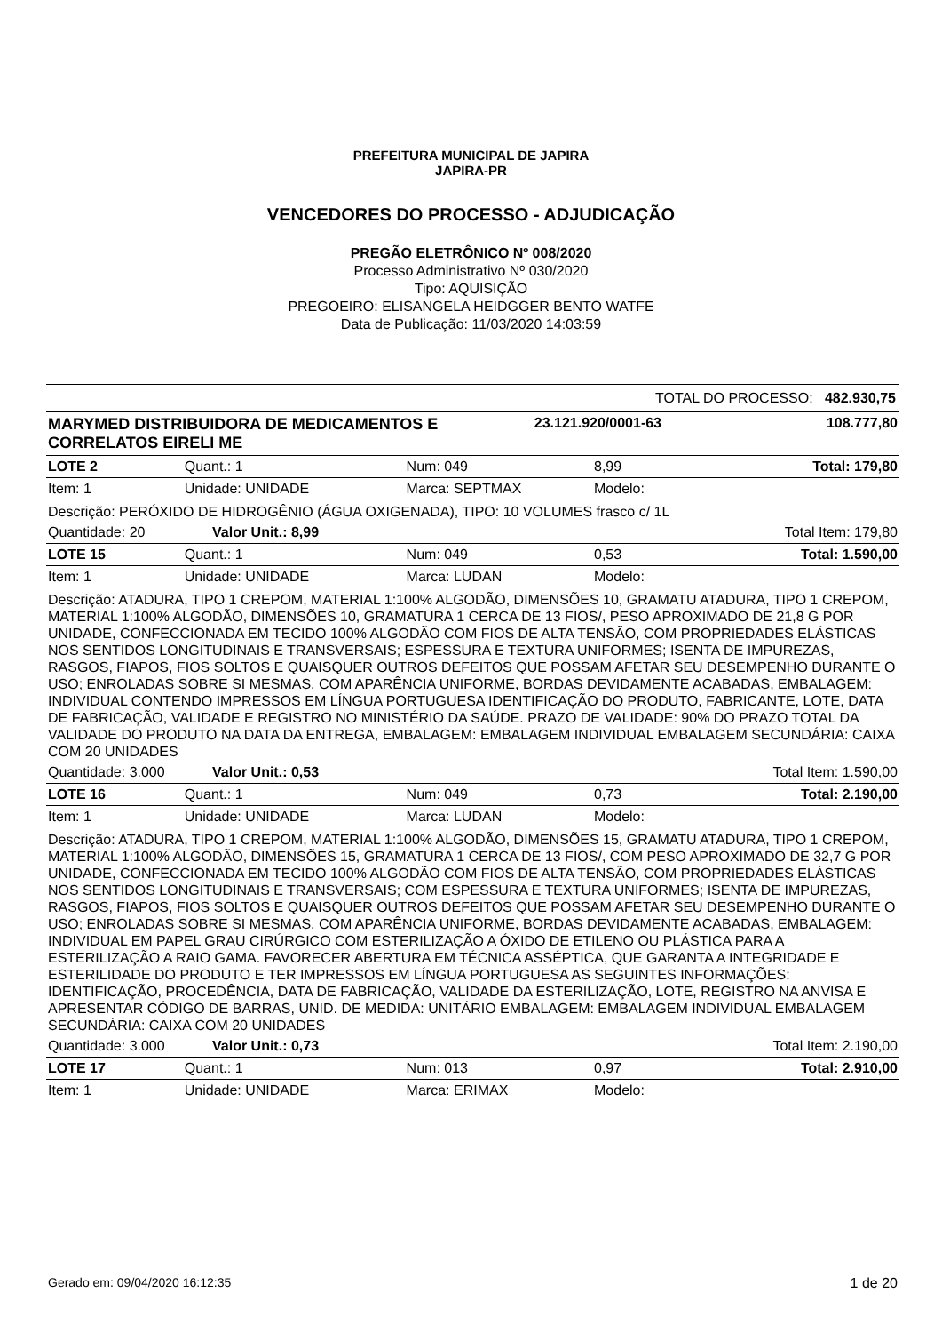PREFEITURA MUNICIPAL DE JAPIRA
JAPIRA-PR
VENCEDORES DO PROCESSO - ADJUDICAÇÃO
PREGÃO ELETRÔNICO Nº 008/2020
Processo Administrativo Nº 030/2020
Tipo: AQUISIÇÃO
PREGOEIRO: ELISANGELA HEIDGGER BENTO WATFE
Data de Publicação: 11/03/2020 14:03:59
TOTAL DO PROCESSO: 482.930,75
| MARYMED DISTRIBUIDORA DE MEDICAMENTOS E CORRELATOS EIRELI ME | 23.121.920/0001-63 | 108.777,80 |
| LOTE 2 | Quant.: 1 | Num: 049 | 8,99 | Total: 179,80 |
| Item: 1 | Unidade: UNIDADE | Marca: SEPTMAX | Modelo: | |
| Descrição: PERÓXIDO DE HIDROGÊNIO (ÁGUA OXIGENADA), TIPO: 10 VOLUMES frasco c/ 1L | | | | |
| Quantidade: 20 Valor Unit.: 8,99 | | | | Total Item: 179,80 |
| LOTE 15 | Quant.: 1 | Num: 049 | 0,53 | Total: 1.590,00 |
| Item: 1 | Unidade: UNIDADE | Marca: LUDAN | Modelo: | |
| Descrição: ATADURA, TIPO 1 CREPOM, MATERIAL 1:100% ALGODÃO, DIMENSÕES 10, GRAMATU ATADURA, TIPO 1 CREPOM, MATERIAL 1:100% ALGODÃO, DIMENSÕES 10, GRAMATURA 1 CERCA DE 13 FIOS/, PESO APROXIMADO DE 21,8 G POR UNIDADE, CONFECCIONADA EM TECIDO 100% ALGODÃO COM FIOS DE ALTA TENSÃO, COM PROPRIEDADES ELÁSTICAS NOS SENTIDOS LONGITUDINAIS E TRANSVERSAIS; ESPESSURA E TEXTURA UNIFORMES; ISENTA DE IMPUREZAS, RASGOS, FIAPOS, FIOS SOLTOS E QUAISQUER OUTROS DEFEITOS QUE POSSAM AFETAR SEU DESEMPENHO DURANTE O USO; ENROLADAS SOBRE SI MESMAS, COM APARÊNCIA UNIFORME, BORDAS DEVIDAMENTE ACABADAS, EMBALAGEM: INDIVIDUAL CONTENDO IMPRESSOS EM LÍNGUA PORTUGUESA IDENTIFICAÇÃO DO PRODUTO, FABRICANTE, LOTE, DATA DE FABRICAÇÃO, VALIDADE E REGISTRO NO MINISTÉRIO DA SAÚDE. PRAZO DE VALIDADE: 90% DO PRAZO TOTAL DA VALIDADE DO PRODUTO NA DATA DA ENTREGA, EMBALAGEM: EMBALAGEM INDIVIDUAL EMBALAGEM SECUNDÁRIA: CAIXA COM 20 UNIDADES | | | | |
| Quantidade: 3.000 Valor Unit.: 0,53 | | | | Total Item: 1.590,00 |
| LOTE 16 | Quant.: 1 | Num: 049 | 0,73 | Total: 2.190,00 |
| Item: 1 | Unidade: UNIDADE | Marca: LUDAN | Modelo: | |
| Descrição: ATADURA, TIPO 1 CREPOM, MATERIAL 1:100% ALGODÃO, DIMENSÕES 15, GRAMATU ATADURA, TIPO 1 CREPOM, MATERIAL 1:100% ALGODÃO, DIMENSÕES 15, GRAMATURA 1 CERCA DE 13 FIOS/, COM PESO APROXIMADO DE 32,7 G POR UNIDADE, CONFECCIONADA EM TECIDO 100% ALGODÃO COM FIOS DE ALTA TENSÃO, COM PROPRIEDADES ELÁSTICAS NOS SENTIDOS LONGITUDINAIS E TRANSVERSAIS; COM ESPESSURA E TEXTURA UNIFORMES; ISENTA DE IMPUREZAS, RASGOS, FIAPOS, FIOS SOLTOS E QUAISQUER OUTROS DEFEITOS QUE POSSAM AFETAR SEU DESEMPENHO DURANTE O USO; ENROLADAS SOBRE SI MESMAS, COM APARÊNCIA UNIFORME, BORDAS DEVIDAMENTE ACABADAS, EMBALAGEM: INDIVIDUAL EM PAPEL GRAU CIRÚRGICO COM ESTERILIZAÇÃO A ÓXIDO DE ETILENO OU PLÁSTICA PARA A ESTERILIZAÇÃO A RAIO GAMA. FAVORECER ABERTURA EM TÉCNICA ASSÉPTICA, QUE GARANTA A INTEGRIDADE E ESTERILIDADE DO PRODUTO E TER IMPRESSOS EM LÍNGUA PORTUGUESA AS SEGUINTES INFORMAÇÕES: IDENTIFICAÇÃO, PROCEDÊNCIA, DATA DE FABRICAÇÃO, VALIDADE DA ESTERILIZAÇÃO, LOTE, REGISTRO NA ANVISA E APRESENTAR CÓDIGO DE BARRAS, UNID. DE MEDIDA: UNITÁRIO EMBALAGEM: EMBALAGEM INDIVIDUAL EMBALAGEM SECUNDÁRIA: CAIXA COM 20 UNIDADES | | | | |
| Quantidade: 3.000 Valor Unit.: 0,73 | | | | Total Item: 2.190,00 |
| LOTE 17 | Quant.: 1 | Num: 013 | 0,97 | Total: 2.910,00 |
| Item: 1 | Unidade: UNIDADE | Marca: ERIMAX | Modelo: | |
Gerado em: 09/04/2020 16:12:35 1 de 20